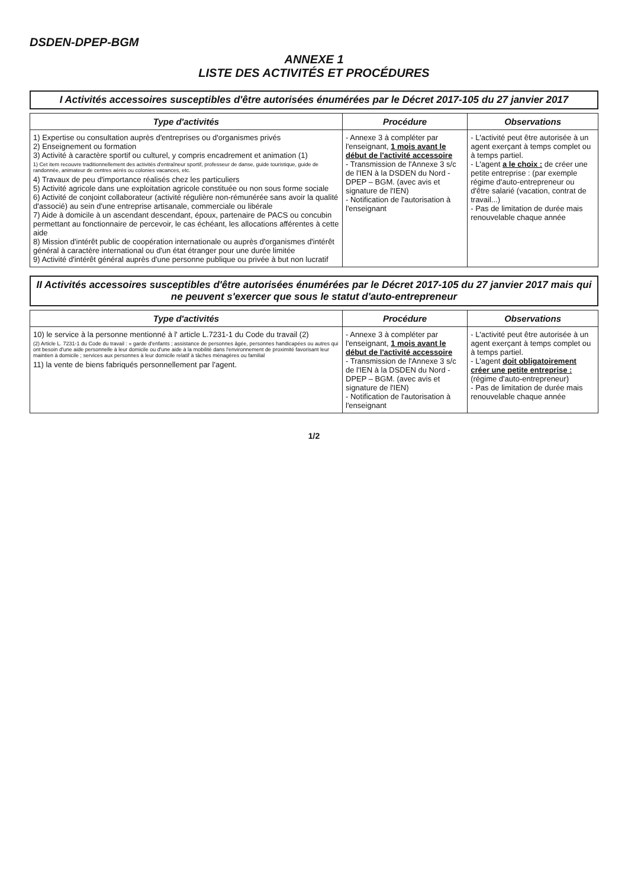DSDEN-DPEP-BGM
ANNEXE 1
LISTE DES ACTIVITÉS ET PROCÉDURES
I Activités accessoires susceptibles d'être autorisées énumérées par le Décret 2017-105 du 27 janvier 2017
| Type d'activités | Procédure | Observations |
| --- | --- | --- |
| 1) Expertise ou consultation auprès d'entreprises ou d'organismes privés 2) Enseignement ou formation 3) Activité à caractère sportif ou culturel, y compris encadrement et animation (1) 1) Cet item recouvre traditionnellement des activités d'entraîneur sportif, professeur de danse, guide touristique, guide de randonnée, animateur de centres aérés ou colonies vacances, etc. 4) Travaux de peu d'importance réalisés chez les particuliers 5) Activité agricole dans une exploitation agricole constituée ou non sous forme sociale 6) Activité de conjoint collaborateur (activité régulière non-rémunérée sans avoir la qualité d'associé) au sein d'une entreprise artisanale, commerciale ou libérale 7) Aide à domicile à un ascendant descendant, époux, partenaire de PACS ou concubin permettant au fonctionnaire de percevoir, le cas échéant, les allocations afférentes à cette aide 8) Mission d'intérêt public de coopération internationale ou auprès d'organismes d'intérêt général à caractère international ou d'un état étranger pour une durée limitée 9) Activité d'intérêt général auprès d'une personne publique ou privée à but non lucratif | - Annexe 3 à compléter par l'enseignant, 1 mois avant le début de l'activité accessoire - Transmission de l'Annexe 3 s/c de l'IEN à la DSDEN du Nord - DPEP – BGM. (avec avis et signature de l'IEN) - Notification de l'autorisation à l'enseignant | - L'activité peut être autorisée à un agent exerçant à temps complet ou à temps partiel. - L'agent a le choix : de créer une petite entreprise : (par exemple régime d'auto-entrepreneur ou d'être salarié (vacation, contrat de travail...) - Pas de limitation de durée mais renouvelable chaque année |
II Activités accessoires susceptibles d'être autorisées énumérées par le Décret 2017-105 du 27 janvier 2017 mais qui ne peuvent s'exercer que sous le statut d'auto-entrepreneur
| Type d'activités | Procédure | Observations |
| --- | --- | --- |
| 10) le service à la personne mentionné à l' article L.7231-1 du Code du travail (2) (2) Article L. 7231-1 du Code du travail : « garde d'enfants ; assistance de personnes âgée, personnes handicapées ou autres qui ont besoin d'une aide personnelle à leur domicile ou d'une aide à la mobilité dans l'environnement de proximité favorisant leur maintien à domicile ; services aux personnes à leur domicile relatif à tâches ménagères ou familial 11) la vente de biens fabriqués personnellement par l'agent. | - Annexe 3 à compléter par l'enseignant, 1 mois avant le début de l'activité accessoire - Transmission de l'Annexe 3 s/c de l'IEN à la DSDEN du Nord - DPEP – BGM. (avec avis et signature de l'IEN) - Notification de l'autorisation à l'enseignant | - L'activité peut être autorisée à un agent exerçant à temps complet ou à temps partiel. - L'agent doit obligatoirement créer une petite entreprise : (régime d'auto-entrepreneur) - Pas de limitation de durée mais renouvelable chaque année |
1/2